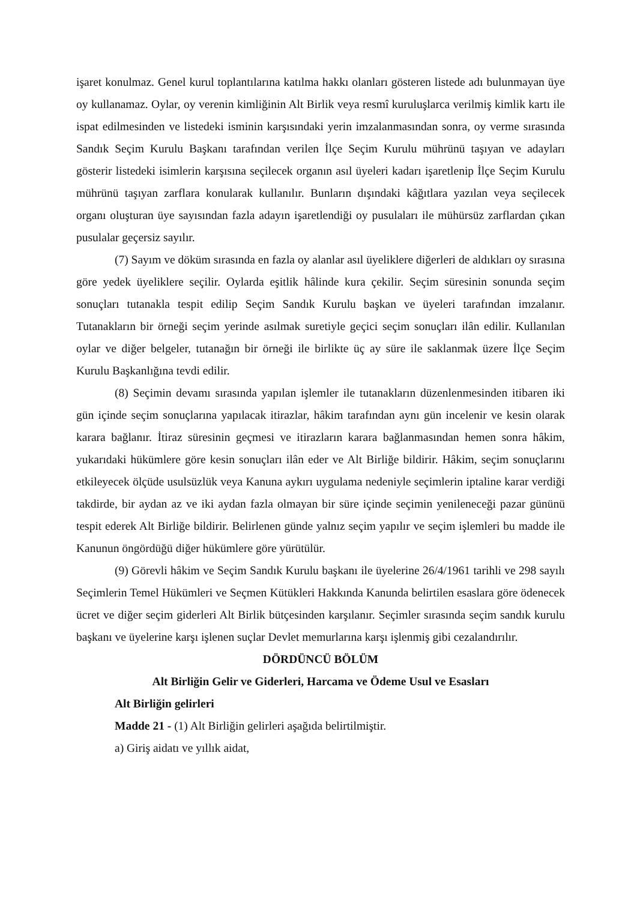işaret konulmaz. Genel kurul toplantılarına katılma hakkı olanları gösteren listede adı bulunmayan üye oy kullanamaz. Oylar, oy verenin kimliğinin Alt Birlik veya resmî kuruluşlarca verilmiş kimlik kartı ile ispat edilmesinden ve listedeki isminin karşısındaki yerin imzalanmasından sonra, oy verme sırasında Sandık Seçim Kurulu Başkanı tarafından verilen İlçe Seçim Kurulu mührünü taşıyan ve adayları gösterir listedeki isimlerin karşısına seçilecek organın asıl üyeleri kadarı işaretlenip İlçe Seçim Kurulu mührünü taşıyan zarflara konularak kullanılır. Bunların dışındaki kâğıtlara yazılan veya seçilecek organı oluşturan üye sayısından fazla adayın işaretlendiği oy pusulaları ile mühürsüz zarflardan çıkan pusulalar geçersiz sayılır.
(7) Sayım ve döküm sırasında en fazla oy alanlar asıl üyeliklere diğerleri de aldıkları oy sırasına göre yedek üyeliklere seçilir. Oylarda eşitlik hâlinde kura çekilir. Seçim süresinin sonunda seçim sonuçları tutanakla tespit edilip Seçim Sandık Kurulu başkan ve üyeleri tarafından imzalanır. Tutanakların bir örneği seçim yerinde asılmak suretiyle geçici seçim sonuçları ilân edilir. Kullanılan oylar ve diğer belgeler, tutanağın bir örneği ile birlikte üç ay süre ile saklanmak üzere İlçe Seçim Kurulu Başkanlığına tevdi edilir.
(8) Seçimin devamı sırasında yapılan işlemler ile tutanakların düzenlenmesinden itibaren iki gün içinde seçim sonuçlarına yapılacak itirazlar, hâkim tarafından aynı gün incelenir ve kesin olarak karara bağlanır. İtiraz süresinin geçmesi ve itirazların karara bağlanmasından hemen sonra hâkim, yukarıdaki hükümlere göre kesin sonuçları ilân eder ve Alt Birliğe bildirir. Hâkim, seçim sonuçlarını etkileyecek ölçüde usulsüzlük veya Kanuna aykırı uygulama nedeniyle seçimlerin iptaline karar verdiği takdirde, bir aydan az ve iki aydan fazla olmayan bir süre içinde seçimin yenileneceği pazar gününü tespit ederek Alt Birliğe bildirir. Belirlenen günde yalnız seçim yapılır ve seçim işlemleri bu madde ile Kanunun öngördüğü diğer hükümlere göre yürütülür.
(9) Görevli hâkim ve Seçim Sandık Kurulu başkanı ile üyelerine 26/4/1961 tarihli ve 298 sayılı Seçimlerin Temel Hükümleri ve Seçmen Kütükleri Hakkında Kanunda belirtilen esaslara göre ödenecek ücret ve diğer seçim giderleri Alt Birlik bütçesinden karşılanır. Seçimler sırasında seçim sandık kurulu başkanı ve üyelerine karşı işlenen suçlar Devlet memurlarına karşı işlenmiş gibi cezalandırılır.
DÖRDÜNCÜ BÖLÜM
Alt Birliğin Gelir ve Giderleri, Harcama ve Ödeme Usul ve Esasları
Alt Birliğin gelirleri
Madde 21 - (1) Alt Birliğin gelirleri aşağıda belirtilmiştir.
a) Giriş aidatı ve yıllık aidat,